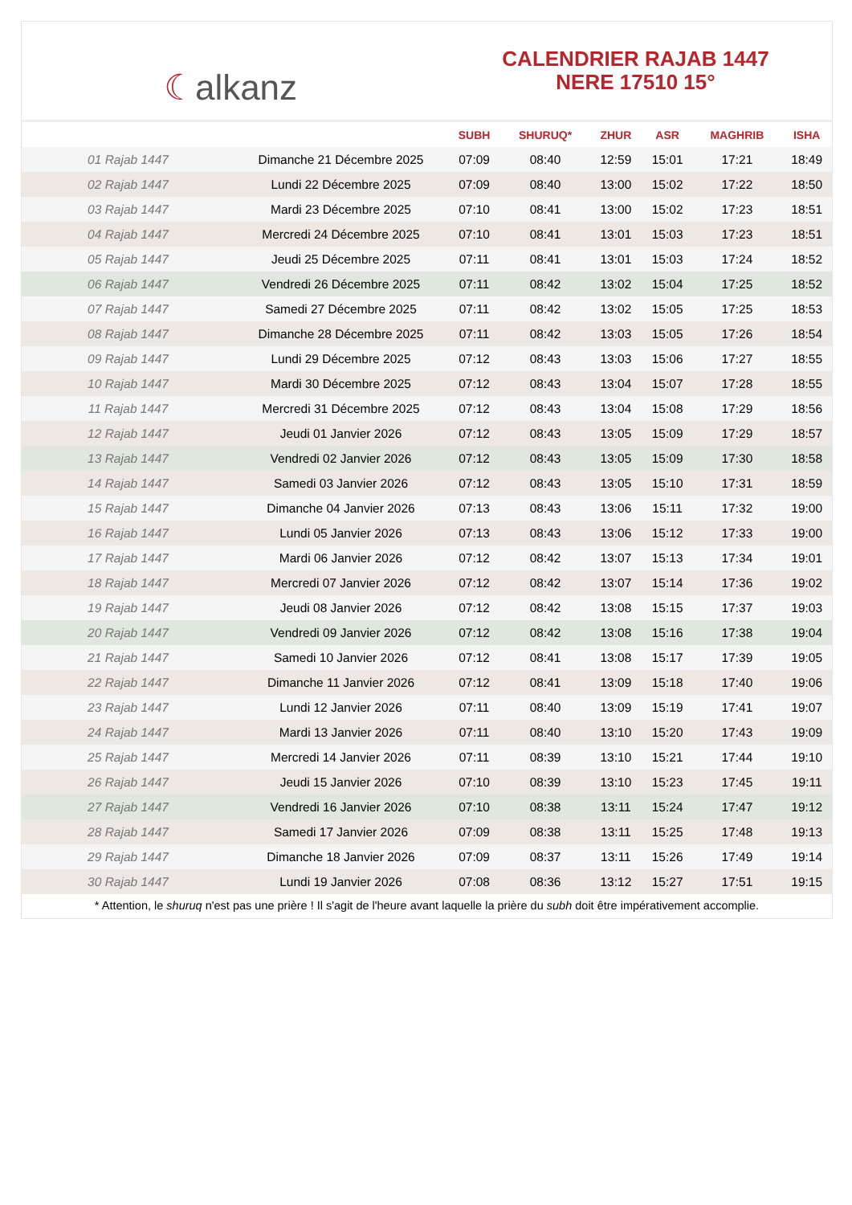☾alkanz
CALENDRIER RAJAB 1447
NERE 17510 15°
| | | SUBH | SHURUQ* | ZHUR | ASR | MAGHRIB | ISHA |
| --- | --- | --- | --- | --- | --- | --- | --- |
| 01 Rajab 1447 | Dimanche 21 Décembre 2025 | 07:09 | 08:40 | 12:59 | 15:01 | 17:21 | 18:49 |
| 02 Rajab 1447 | Lundi 22 Décembre 2025 | 07:09 | 08:40 | 13:00 | 15:02 | 17:22 | 18:50 |
| 03 Rajab 1447 | Mardi 23 Décembre 2025 | 07:10 | 08:41 | 13:00 | 15:02 | 17:23 | 18:51 |
| 04 Rajab 1447 | Mercredi 24 Décembre 2025 | 07:10 | 08:41 | 13:01 | 15:03 | 17:23 | 18:51 |
| 05 Rajab 1447 | Jeudi 25 Décembre 2025 | 07:11 | 08:41 | 13:01 | 15:03 | 17:24 | 18:52 |
| 06 Rajab 1447 | Vendredi 26 Décembre 2025 | 07:11 | 08:42 | 13:02 | 15:04 | 17:25 | 18:52 |
| 07 Rajab 1447 | Samedi 27 Décembre 2025 | 07:11 | 08:42 | 13:02 | 15:05 | 17:25 | 18:53 |
| 08 Rajab 1447 | Dimanche 28 Décembre 2025 | 07:11 | 08:42 | 13:03 | 15:05 | 17:26 | 18:54 |
| 09 Rajab 1447 | Lundi 29 Décembre 2025 | 07:12 | 08:43 | 13:03 | 15:06 | 17:27 | 18:55 |
| 10 Rajab 1447 | Mardi 30 Décembre 2025 | 07:12 | 08:43 | 13:04 | 15:07 | 17:28 | 18:55 |
| 11 Rajab 1447 | Mercredi 31 Décembre 2025 | 07:12 | 08:43 | 13:04 | 15:08 | 17:29 | 18:56 |
| 12 Rajab 1447 | Jeudi 01 Janvier 2026 | 07:12 | 08:43 | 13:05 | 15:09 | 17:29 | 18:57 |
| 13 Rajab 1447 | Vendredi 02 Janvier 2026 | 07:12 | 08:43 | 13:05 | 15:09 | 17:30 | 18:58 |
| 14 Rajab 1447 | Samedi 03 Janvier 2026 | 07:12 | 08:43 | 13:05 | 15:10 | 17:31 | 18:59 |
| 15 Rajab 1447 | Dimanche 04 Janvier 2026 | 07:13 | 08:43 | 13:06 | 15:11 | 17:32 | 19:00 |
| 16 Rajab 1447 | Lundi 05 Janvier 2026 | 07:13 | 08:43 | 13:06 | 15:12 | 17:33 | 19:00 |
| 17 Rajab 1447 | Mardi 06 Janvier 2026 | 07:12 | 08:42 | 13:07 | 15:13 | 17:34 | 19:01 |
| 18 Rajab 1447 | Mercredi 07 Janvier 2026 | 07:12 | 08:42 | 13:07 | 15:14 | 17:36 | 19:02 |
| 19 Rajab 1447 | Jeudi 08 Janvier 2026 | 07:12 | 08:42 | 13:08 | 15:15 | 17:37 | 19:03 |
| 20 Rajab 1447 | Vendredi 09 Janvier 2026 | 07:12 | 08:42 | 13:08 | 15:16 | 17:38 | 19:04 |
| 21 Rajab 1447 | Samedi 10 Janvier 2026 | 07:12 | 08:41 | 13:08 | 15:17 | 17:39 | 19:05 |
| 22 Rajab 1447 | Dimanche 11 Janvier 2026 | 07:12 | 08:41 | 13:09 | 15:18 | 17:40 | 19:06 |
| 23 Rajab 1447 | Lundi 12 Janvier 2026 | 07:11 | 08:40 | 13:09 | 15:19 | 17:41 | 19:07 |
| 24 Rajab 1447 | Mardi 13 Janvier 2026 | 07:11 | 08:40 | 13:10 | 15:20 | 17:43 | 19:09 |
| 25 Rajab 1447 | Mercredi 14 Janvier 2026 | 07:11 | 08:39 | 13:10 | 15:21 | 17:44 | 19:10 |
| 26 Rajab 1447 | Jeudi 15 Janvier 2026 | 07:10 | 08:39 | 13:10 | 15:23 | 17:45 | 19:11 |
| 27 Rajab 1447 | Vendredi 16 Janvier 2026 | 07:10 | 08:38 | 13:11 | 15:24 | 17:47 | 19:12 |
| 28 Rajab 1447 | Samedi 17 Janvier 2026 | 07:09 | 08:38 | 13:11 | 15:25 | 17:48 | 19:13 |
| 29 Rajab 1447 | Dimanche 18 Janvier 2026 | 07:09 | 08:37 | 13:11 | 15:26 | 17:49 | 19:14 |
| 30 Rajab 1447 | Lundi 19 Janvier 2026 | 07:08 | 08:36 | 13:12 | 15:27 | 17:51 | 19:15 |
* Attention, le shuruq n'est pas une prière ! Il s'agit de l'heure avant laquelle la prière du subh doit être impérativement accomplie.